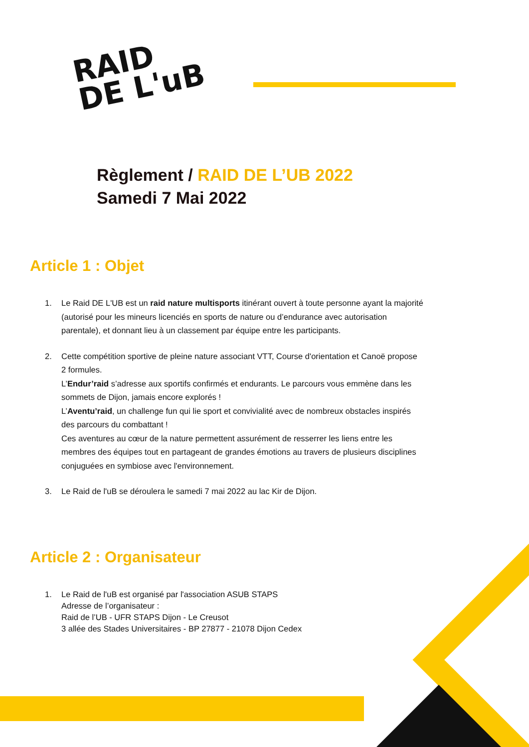RAID
DE L'uB
Règlement / RAID DE L’UB 2022
Samedi 7 Mai 2022
Article 1 : Objet
1. Le Raid DE L'UB est un raid nature multisports itinérant ouvert à toute personne ayant la majorité (autorisé pour les mineurs licenciés en sports de nature ou d’endurance avec autorisation parentale), et donnant lieu à un classement par équipe entre les participants.
2. Cette compétition sportive de pleine nature associant VTT, Course d'orientation et Canoë propose 2 formules.
L’Endur’raid s’adresse aux sportifs confirmés et endurants. Le parcours vous emmène dans les sommets de Dijon, jamais encore explorés !
L’Aventu’raid, un challenge fun qui lie sport et convivialité avec de nombreux obstacles inspirés des parcours du combattant !
Ces aventures au cœur de la nature permettent assurément de resserrer les liens entre les membres des équipes tout en partageant de grandes émotions au travers de plusieurs disciplines conjuguées en symbiose avec l'environnement.
3. Le Raid de l'uB se déroulera le samedi 7 mai 2022 au lac Kir de Dijon.
Article 2 : Organisateur
1. Le Raid de l'uB est organisé par l'association ASUB STAPS
Adresse de l’organisateur :
Raid de l’UB - UFR STAPS Dijon - Le Creusot
3 allée des Stades Universitaires - BP 27877 - 21078 Dijon Cedex